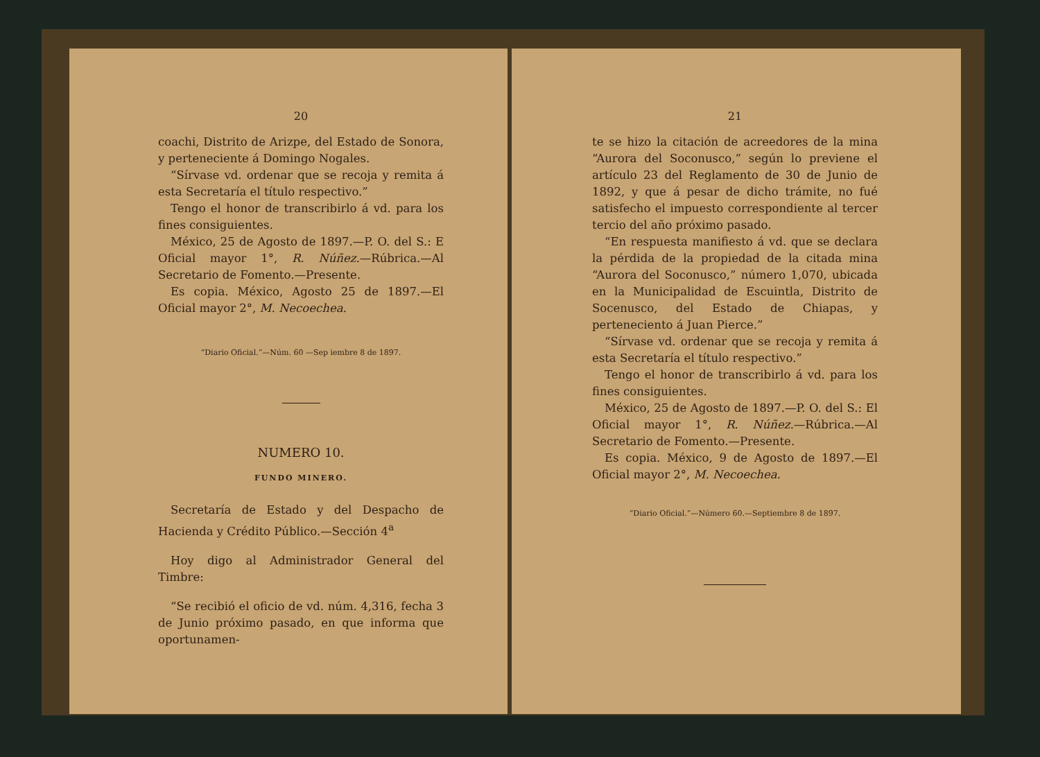20
coachi, Distrito de Arizpe, del Estado de Sonora, y perteneciente á Domingo Nogales.
“Sírvase vd. ordenar que se recoja y remita á esta Secretaría el título respectivo.”
Tengo el honor de transcribirlo á vd. para los fines consiguientes.
México, 25 de Agosto de 1897.—P. O. del S.: E Oficial mayor 1°, R. Núñez.—Rúbrica.—Al Secretario de Fomento.—Presente.
Es copia. México, Agosto 25 de 1897.—El Oficial mayor 2°, M. Necoechea.
“Diario Oficial.”—Núm. 60 —Sep iembre 8 de 1897.
NUMERO 10.
FUNDO MINERO.
Secretaría de Estado y del Despacho de Hacienda y Crédito Público.—Sección 4<sup>a</sup>
Hoy digo al Administrador General del Timbre:
“Se recibió el oficio de vd. núm. 4,316, fecha 3 de Junio próximo pasado, en que informa que oportunamen-
21
te se hizo la citación de acreedores de la mina “Aurora del Soconusco,” según lo previene el artículo 23 del Reglamento de 30 de Junio de 1892, y que á pesar de dicho trámite, no fué satisfecho el impuesto correspondiente al tercer tercio del año próximo pasado.
“En respuesta manifiesto á vd. que se declara la pérdida de la propiedad de la citada mina “Aurora del Soconusco,” número 1,070, ubicada en la Municipalidad de Escuintla, Distrito de Socenusco, del Estado de Chiapas, y perteneciento á Juan Pierce.”
“Sírvase vd. ordenar que se recoja y remita á esta Secretaría el título respectivo.”
Tengo el honor de transcribirlo á vd. para los fines consiguientes.
México, 25 de Agosto de 1897.—P. O. del S.: El Oficial mayor 1°, R. Núñez.—Rúbrica.—Al Secretario de Fomento.—Presente.
Es copia. México, 9 de Agosto de 1897.—El Oficial mayor 2°, M. Necoechea.
“Diario Oficial.”—Número 60.—Septiembre 8 de 1897.